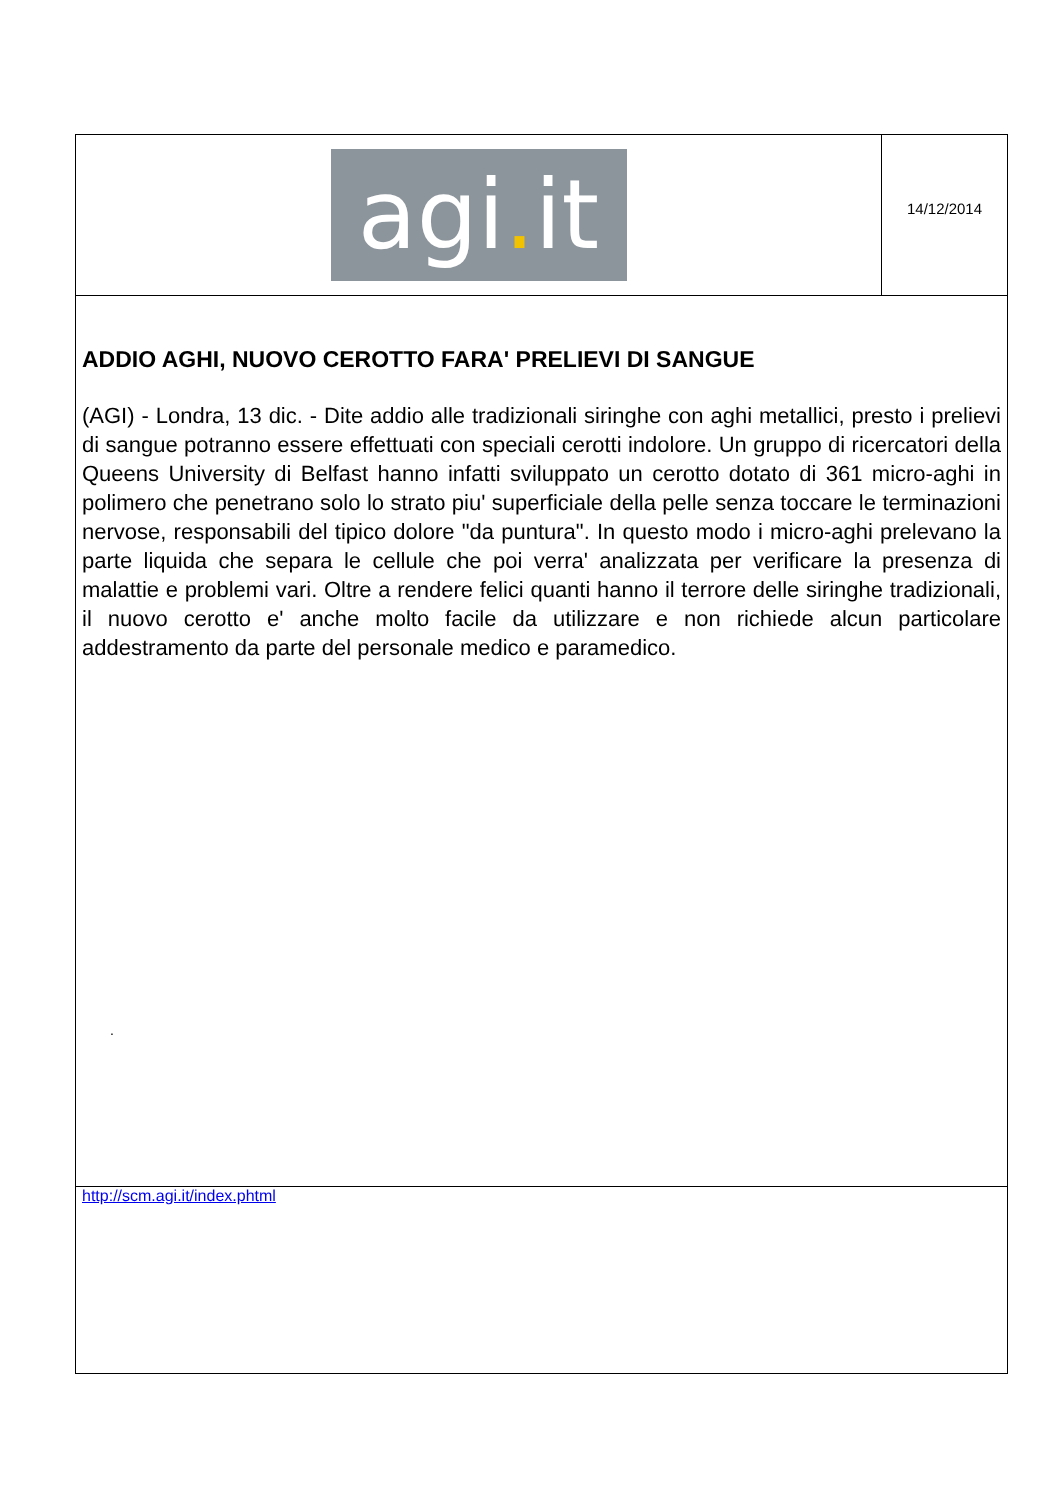agi. it
14/12/2014
ADDIO AGHI, NUOVO CEROTTO FARA' PRELIEVI DI SANGUE
(AGI) - Londra, 13 dic. - Dite addio alle tradizionali siringhe con aghi metallici, presto i prelievi di sangue potranno essere effettuati con speciali cerotti indolore. Un gruppo di ricercatori della Queens University di Belfast hanno infatti sviluppato un cerotto dotato di 361 micro-aghi in polimero che penetrano solo lo strato piu' superficiale della pelle senza toccare le terminazioni nervose, responsabili del tipico dolore "da puntura". In questo modo i micro-aghi prelevano la parte liquida che separa le cellule che poi verra' analizzata per verificare la presenza di malattie e problemi vari. Oltre a rendere felici quanti hanno il terrore delle siringhe tradizionali, il nuovo cerotto e' anche molto facile da utilizzare e non richiede alcun particolare addestramento da parte del personale medico e paramedico.
.
http://scm.agi.it/index.phtml